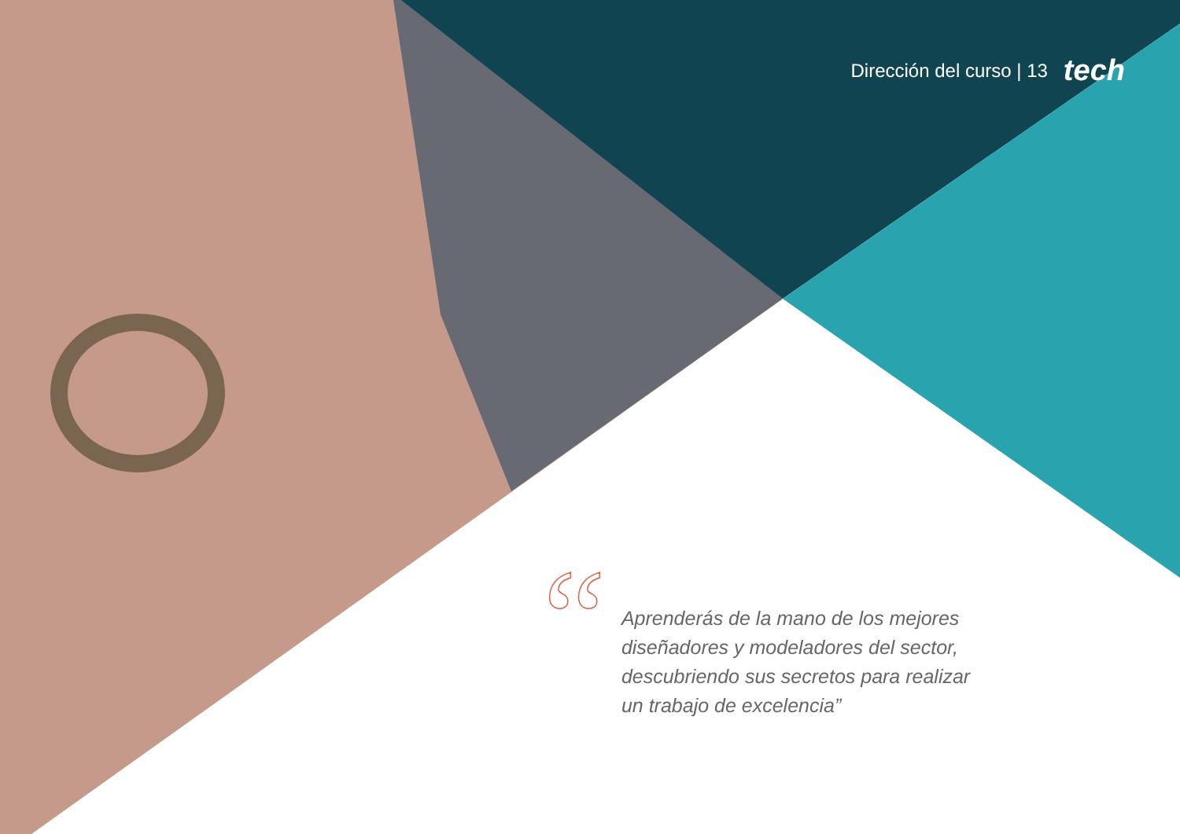Dirección del curso | 13 tech
“
Aprenderás de la mano de los mejores diseñadores y modeladores del sector, descubriendo sus secretos para realizar un trabajo de excelencia”